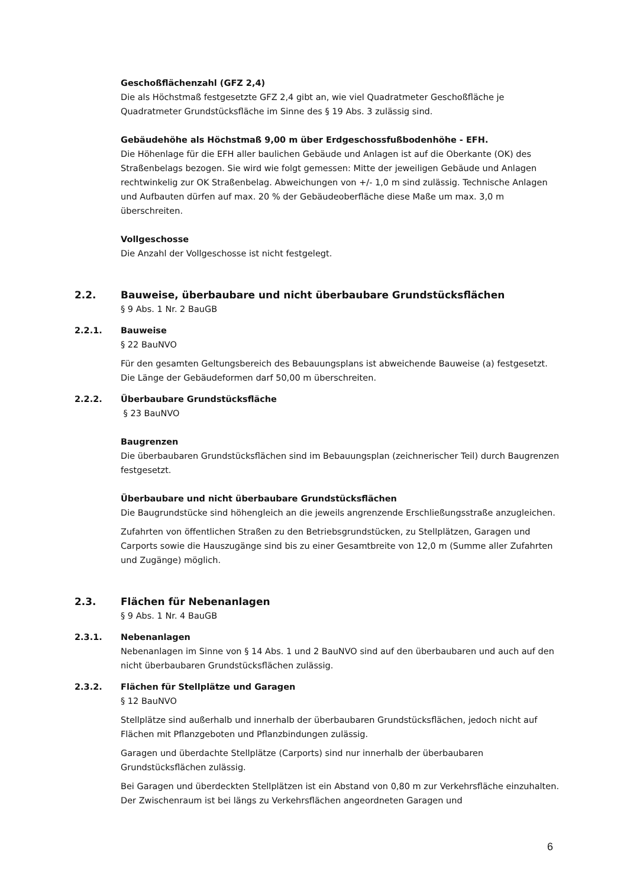Geschoßflächenzahl (GFZ 2,4)
Die als Höchstmaß festgesetzte GFZ 2,4 gibt an, wie viel Quadratmeter Geschoßfläche je Quadratmeter Grundstücksfläche im Sinne des § 19 Abs. 3 zulässig sind.
Gebäudehöhe als Höchstmaß 9,00 m über Erdgeschossfußbodenhöhe - EFH.
Die Höhenlage für die EFH aller baulichen Gebäude und Anlagen ist auf die Oberkante (OK) des Straßenbelags bezogen. Sie wird wie folgt gemessen: Mitte der jeweiligen Gebäude und Anlagen rechtwinkelig zur OK Straßenbelag. Abweichungen von +/- 1,0 m sind zulässig. Technische Anlagen und Aufbauten dürfen auf max. 20 % der Gebäudeoberfläche diese Maße um max. 3,0 m überschreiten.
Vollgeschosse
Die Anzahl der Vollgeschosse ist nicht festgelegt.
2.2. Bauweise, überbaubare und nicht überbaubare Grundstücksflächen
§ 9 Abs. 1 Nr. 2 BauGB
2.2.1. Bauweise
§ 22 BauNVO
Für den gesamten Geltungsbereich des Bebauungsplans ist abweichende Bauweise (a) festgesetzt. Die Länge der Gebäudeformen darf 50,00 m überschreiten.
2.2.2. Überbaubare Grundstücksfläche
§ 23 BauNVO
Baugrenzen
Die überbaubaren Grundstücksflächen sind im Bebauungsplan (zeichnerischer Teil) durch Baugrenzen festgesetzt.
Überbaubare und nicht überbaubare Grundstücksflächen
Die Baugrundstücke sind höhengleich an die jeweils angrenzende Erschließungsstraße anzugleichen.
Zufahrten von öffentlichen Straßen zu den Betriebsgrundstücken, zu Stellplätzen, Garagen und Carports sowie die Hauszugänge sind bis zu einer Gesamtbreite von 12,0 m (Summe aller Zufahrten und Zugänge) möglich.
2.3. Flächen für Nebenanlagen
§ 9 Abs. 1 Nr. 4 BauGB
2.3.1. Nebenanlagen
Nebenanlagen im Sinne von § 14 Abs. 1 und 2 BauNVO sind auf den überbaubaren und auch auf den nicht überbaubaren Grundstücksflächen zulässig.
2.3.2. Flächen für Stellplätze und Garagen
§ 12 BauNVO
Stellplätze sind außerhalb und innerhalb der überbaubaren Grundstücksflächen, jedoch nicht auf Flächen mit Pflanzgeboten und Pflanzbindungen zulässig.
Garagen und überdachte Stellplätze (Carports) sind nur innerhalb der überbaubaren Grundstücksflächen zulässig.
Bei Garagen und überdeckten Stellplätzen ist ein Abstand von 0,80 m zur Verkehrsfläche einzuhalten. Der Zwischenraum ist bei längs zu Verkehrsflächen angeordneten Garagen und
6